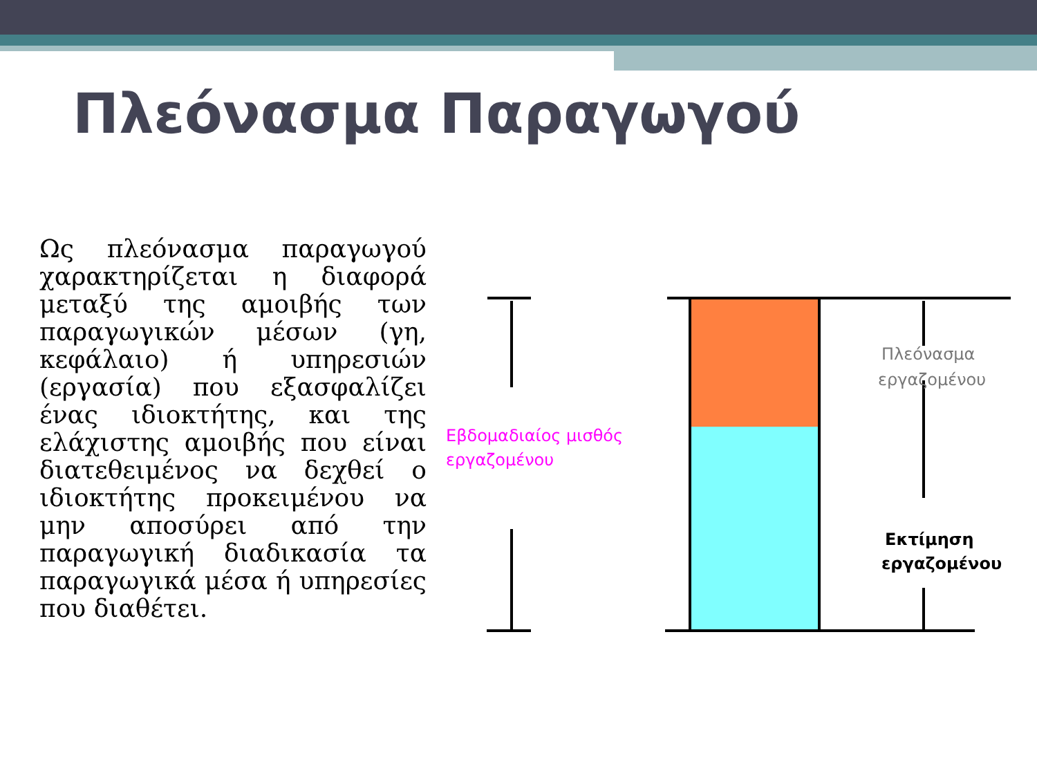Πλεόνασμα Παραγωγού
Ως πλεόνασμα παραγωγού χαρακτηρίζεται η διαφορά μεταξύ της αμοιβής των παραγωγικών μέσων (γη, κεφάλαιο) ή υπηρεσιών (εργασία) που εξασφαλίζει ένας ιδιοκτήτης, και της ελάχιστης αμοιβής που είναι διατεθειμένος να δεχθεί ο ιδιοκτήτης προκειμένου να μην αποσύρει από την παραγωγική διαδικασία τα παραγωγικά μέσα ή υπηρεσίες που διαθέτει.
Εβδομαδιαίος μισθός
εργαζομένου
Πλεόνασμα
εργαζομένου
Εκτίμηση
εργαζομένου